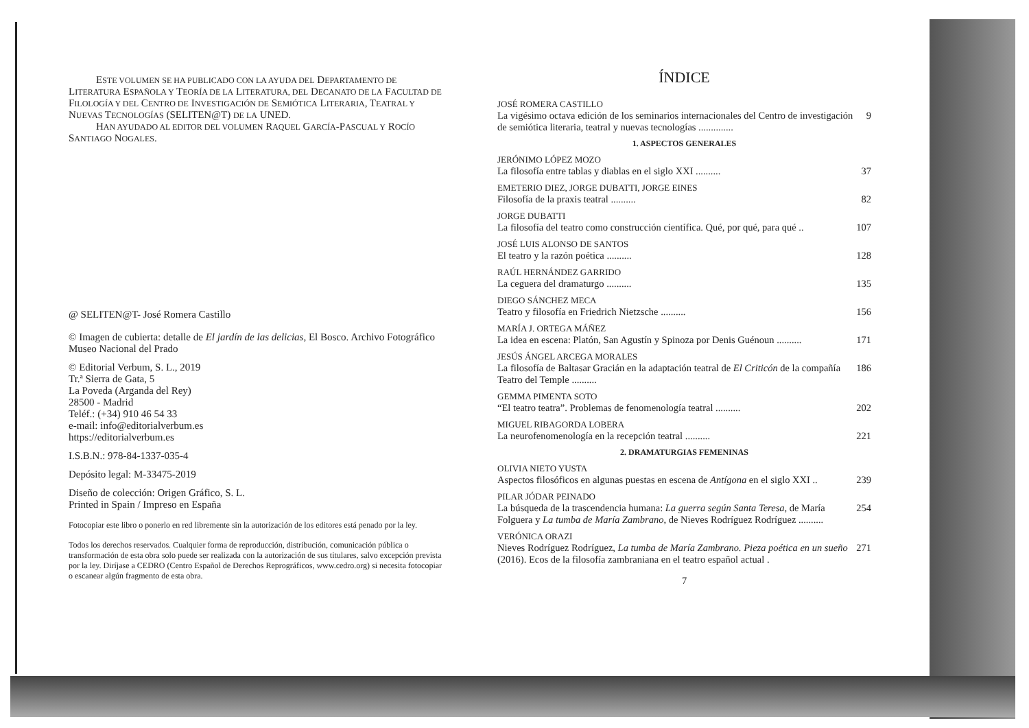ESTE VOLUMEN SE HA PUBLICADO CON LA AYUDA DEL DEPARTAMENTO DE LITERATURA ESPAÑOLA Y TEORÍA DE LA LITERATURA, DEL DECANATO DE LA FACULTAD DE FILOLOGÍA Y DEL CENTRO DE INVESTIGACIÓN DE SEMIÓTICA LITERARIA, TEATRAL Y NUEVAS TECNOLOGÍAS (SELITEN@T) DE LA UNED.
HAN AYUDADO AL EDITOR DEL VOLUMEN RAQUEL GARCÍA-PASCUAL Y ROCÍO SANTIAGO NOGALES.
@ SELITEN@T- José Romera Castillo
© Imagen de cubierta: detalle de El jardín de las delicias, El Bosco. Archivo Fotográfico Museo Nacional del Prado
© Editorial Verbum, S. L., 2019
Tr.ª Sierra de Gata, 5
La Poveda (Arganda del Rey)
28500 - Madrid
Teléf.: (+34) 910 46 54 33
e-mail: info@editorialverbum.es
https://editorialverbum.es
I.S.B.N.: 978-84-1337-035-4
Depósito legal: M-33475-2019
Diseño de colección: Origen Gráfico, S. L.
Printed in Spain / Impreso en España
Fotocopiar este libro o ponerlo en red libremente sin la autorización de los editores está penado por la ley.
Todos los derechos reservados. Cualquier forma de reproducción, distribución, comunicación pública o transformación de esta obra solo puede ser realizada con la autorización de sus titulares, salvo excepción prevista por la ley. Diríjase a CEDRO (Centro Español de Derechos Reprográficos, www.cedro.org) si necesita fotocopiar o escanear algún fragmento de esta obra.
ÍNDICE
JOSÉ ROMERA CASTILLO
La vigésimo octava edición de los seminarios internacionales del Centro de investigación de semiótica literaria, teatral y nuevas tecnologías .............. 9
1. ASPECTOS GENERALES
JERÓNIMO LÓPEZ MOZO
La filosofía entre tablas y diablas en el siglo XXI .......... 37
EMETERIO DIEZ, JORGE DUBATTI, JORGE EINES
Filosofía de la praxis teatral .......... 82
JORGE DUBATTI
La filosofía del teatro como construcción científica. Qué, por qué, para qué .. 107
JOSÉ LUIS ALONSO DE SANTOS
El teatro y la razón poética .......... 128
RAÚL HERNÁNDEZ GARRIDO
La ceguera del dramaturgo .......... 135
DIEGO SÁNCHEZ MECA
Teatro y filosofía en Friedrich Nietzsche .......... 156
MARÍA J. ORTEGA MÁÑEZ
La idea en escena: Platón, San Agustín y Spinoza por Denis Guénoun .......... 171
JESÚS ÁNGEL ARCEGA MORALES
La filosofía de Baltasar Gracián en la adaptación teatral de El Criticón de la compañía Teatro del Temple .......... 186
GEMMA PIMENTA SOTO
“El teatro teatra”. Problemas de fenomenología teatral .......... 202
MIGUEL RIBAGORDA LOBERA
La neurofenomenología en la recepción teatral .......... 221
2. DRAMATURGIAS FEMENINAS
OLIVIA NIETO YUSTA
Aspectos filosóficos en algunas puestas en escena de Antígona en el siglo XXI .. 239
PILAR JÓDAR PEINADO
La búsqueda de la trascendencia humana: La guerra según Santa Teresa, de María Folguera y La tumba de María Zambrano, de Nieves Rodríguez Rodríguez .......... 254
VERÓNICA ORAZI
Nieves Rodríguez Rodríguez, La tumba de María Zambrano. Pieza poética en un sueño (2016). Ecos de la filosofía zambraniana en el teatro español actual . 271
7